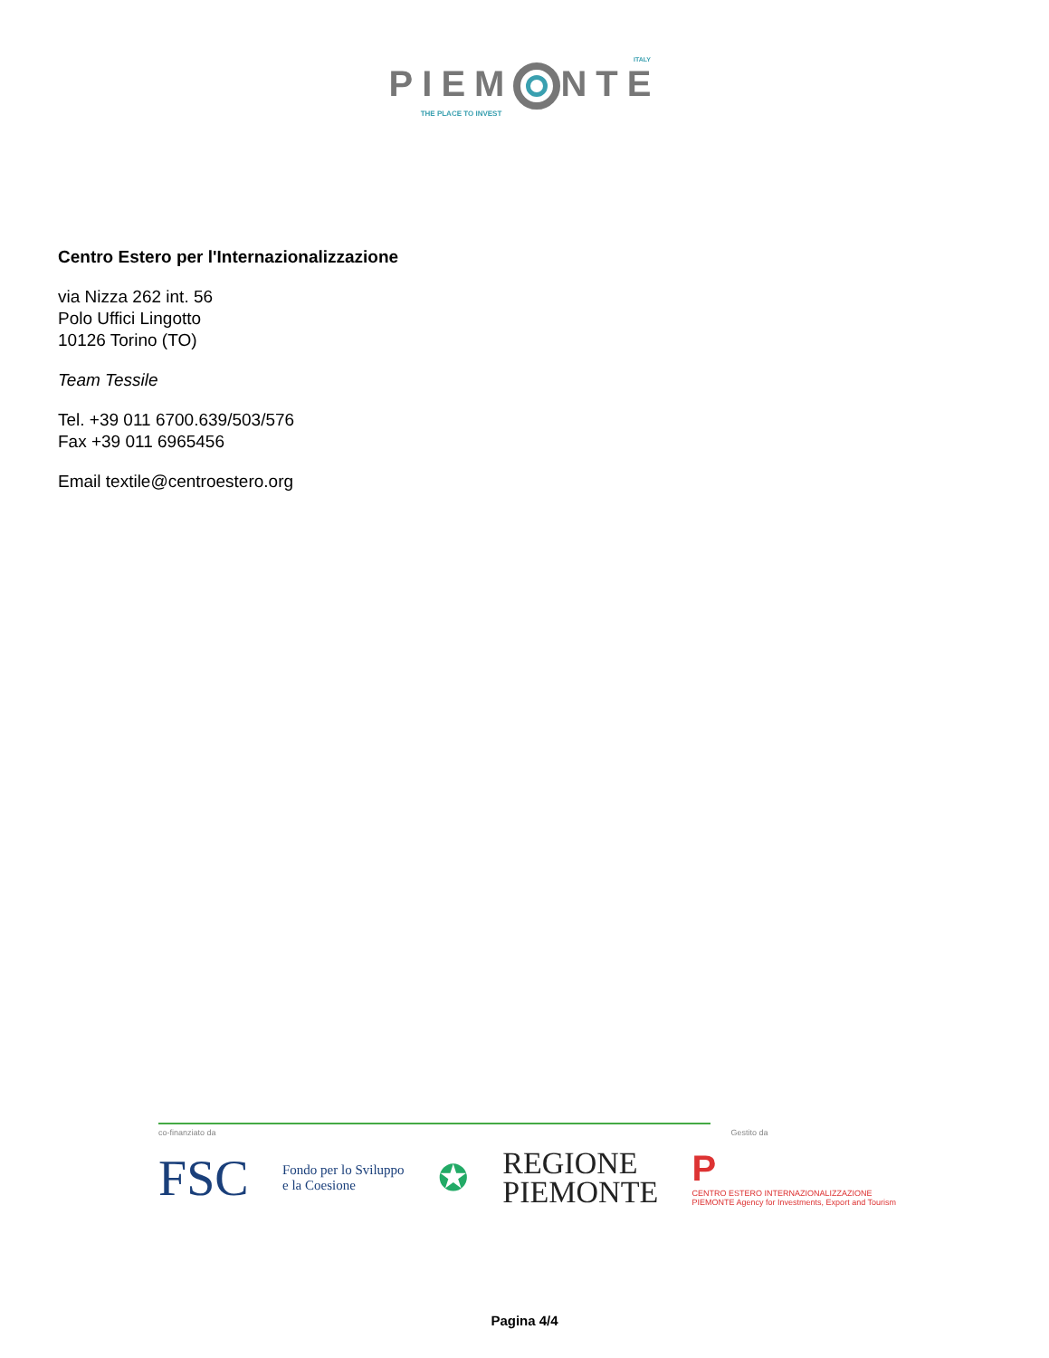ITALY
PIEM NTE
THE PLACE TO INVEST
Centro Estero per l'Internazionalizzazione
via Nizza 262 int. 56
Polo Uffici Lingotto
10126 Torino (TO)
Team Tessile
Tel. +39 011 6700.639/503/576
Fax +39 011 6965456
Email textile@centroestero.org
co-finanziato da
Gestito da
FSC Fondo per lo Sviluppo
e la Coesione ✪ REGIONE
PIEMONTE P
CENTRO ESTERO INTERNAZIONALIZZAZIONE
PIEMONTE Agency for Investments, Export and Tourism
Pagina 4/4